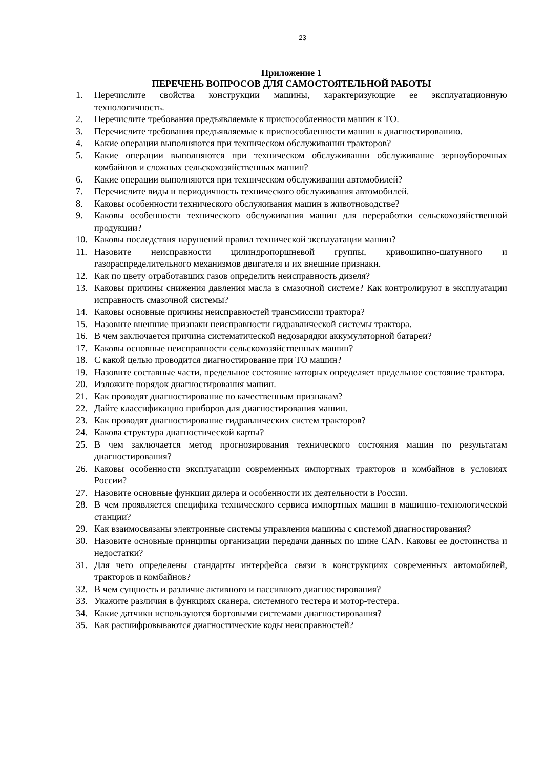23
Приложение 1
ПЕРЕЧЕНЬ ВОПРОСОВ ДЛЯ САМОСТОЯТЕЛЬНОЙ РАБОТЫ
1. Перечислите свойства конструкции машины, характеризующие ее эксплуатационную технологичность.
2. Перечислите требования предъявляемые к приспособленности машин к ТО.
3. Перечислите требования предъявляемые к приспособленности машин к диагностированию.
4. Какие операции выполняются при техническом обслуживании тракторов?
5. Какие операции выполняются при техническом обслуживании обслуживание зерноуборочных комбайнов и сложных сельскохозяйственных машин?
6. Какие операции выполняются при техническом обслуживании автомобилей?
7. Перечислите виды и периодичность технического обслуживания автомобилей.
8. Каковы особенности технического обслуживания машин в животноводстве?
9. Каковы особенности технического обслуживания машин для переработки сельскохозяйственной продукции?
10. Каковы последствия нарушений правил технической эксплуатации машин?
11. Назовите неисправности цилиндропоршневой группы, кривошипно-шатунного и газораспределительного механизмов двигателя и их внешние признаки.
12. Как по цвету отработавших газов определить неисправность дизеля?
13. Каковы причины снижения давления масла в смазочной системе? Как контролируют в эксплуатации исправность смазочной системы?
14. Каковы основные причины неисправностей трансмиссии трактора?
15. Назовите внешние признаки неисправности гидравлической системы трактора.
16. В чем заключается причина систематической недозарядки аккумуляторной батареи?
17. Каковы основные неисправности сельскохозяйственных машин?
18. С какой целью проводится диагностирование при ТО машин?
19. Назовите составные части, предельное состояние которых определяет предельное состояние трактора.
20. Изложите порядок диагностирования машин.
21. Как проводят диагностирование по качественным признакам?
22. Дайте классификацию приборов для диагностирования машин.
23. Как проводят диагностирование гидравлических систем тракторов?
24. Какова структура диагностической карты?
25. В чем заключается метод прогнозирования технического состояния машин по результатам диагностирования?
26. Каковы особенности эксплуатации современных импортных тракторов и комбайнов в условиях России?
27. Назовите основные функции дилера и особенности их деятельности в России.
28. В чем проявляется специфика технического сервиса импортных машин в машинно-технологической станции?
29. Как взаимосвязаны электронные системы управления машины с системой диагностирования?
30. Назовите основные принципы организации передачи данных по шине CAN. Каковы ее достоинства и недостатки?
31. Для чего определены стандарты интерфейса связи в конструкциях современных автомобилей, тракторов и комбайнов?
32. В чем сущность и различие активного и пассивного диагностирования?
33. Укажите различия в функциях сканера, системного тестера и мотор-тестера.
34. Какие датчики используются бортовыми системами диагностирования?
35. Как расшифровываются диагностические коды неисправностей?